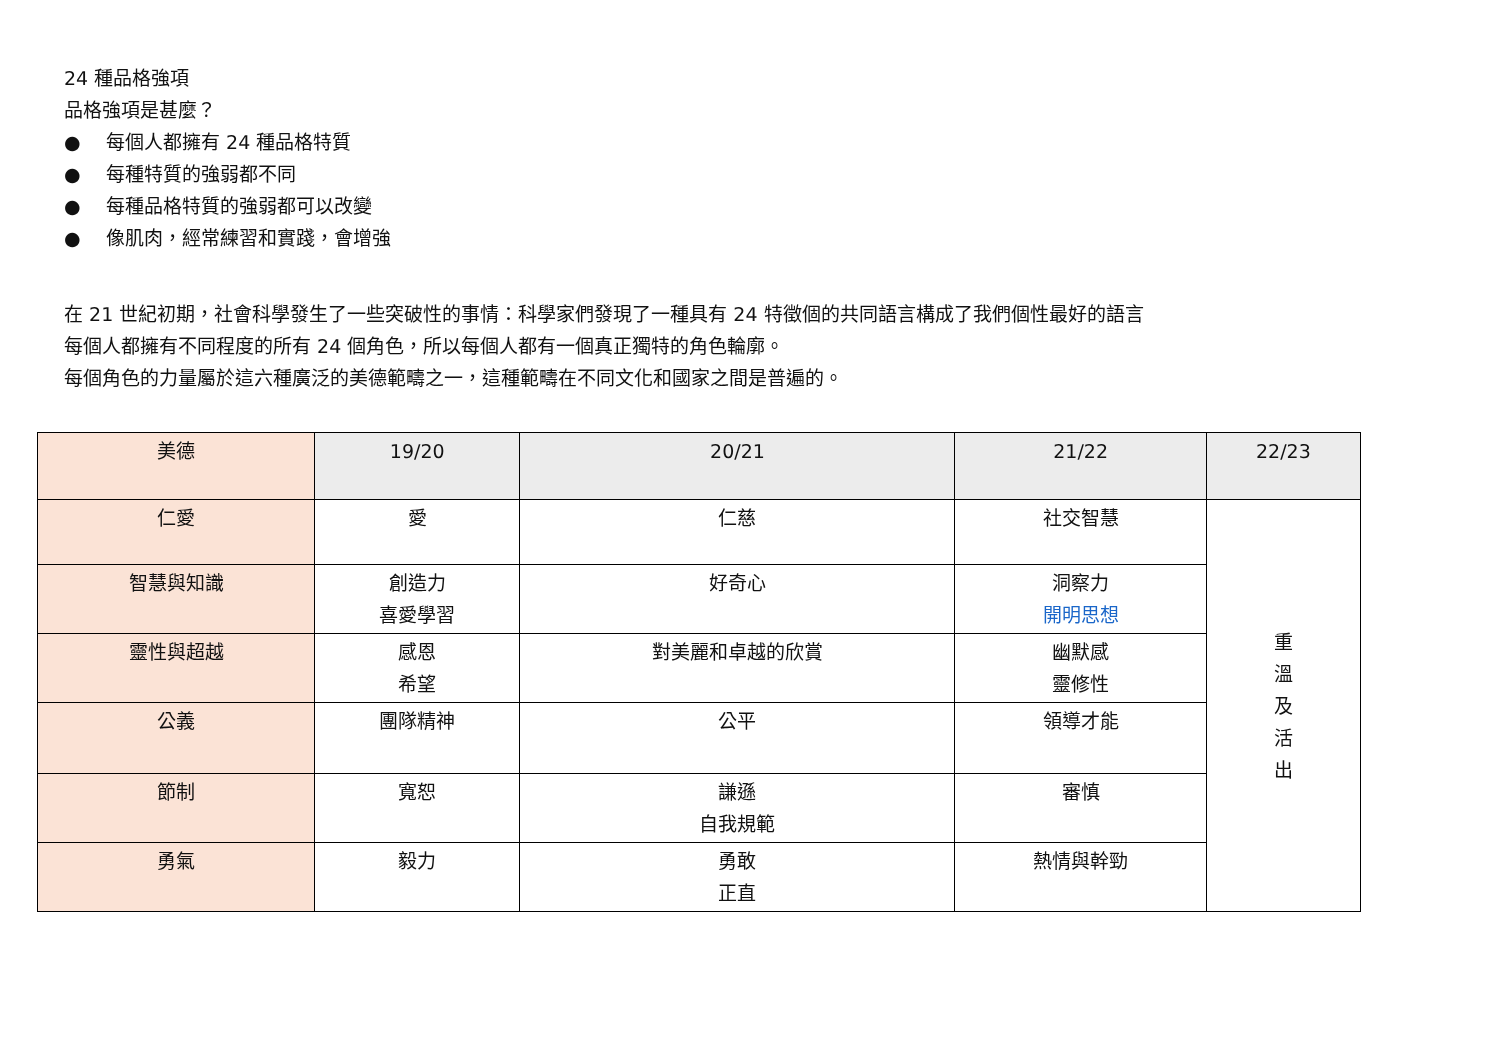24 種品格強項
品格強項是甚麼？
● 每個人都擁有 24 種品格特質
● 每種特質的強弱都不同
● 每種品格特質的強弱都可以改變
● 像肌肉，經常練習和實踐，會增強
在 21 世紀初期，社會科學發生了一些突破性的事情：科學家們發現了一種具有 24 特徵個的共同語言構成了我們個性最好的語言
每個人都擁有不同程度的所有 24 個角色，所以每個人都有一個真正獨特的角色輪廓。
每個角色的力量屬於這六種廣泛的美德範疇之一，這種範疇在不同文化和國家之間是普遍的。
| 美德 | 19/20 | 20/21 | 21/22 | 22/23 |
| --- | --- | --- | --- | --- |
| 仁愛 | 愛 | 仁慈 | 社交智慧 | 重 溫 及 活 出 |
| 智慧與知識 | 創造力 喜愛學習 | 好奇心 | 洞察力 開明思想 | |
| 靈性與超越 | 感恩 希望 | 對美麗和卓越的欣賞 | 幽默感 靈修性 | |
| 公義 | 團隊精神 | 公平 | 領導才能 | |
| 節制 | 寬恕 | 謙遜 自我規範 | 審慎 | |
| 勇氣 | 毅力 | 勇敢 正直 | 熱情與幹勁 | |